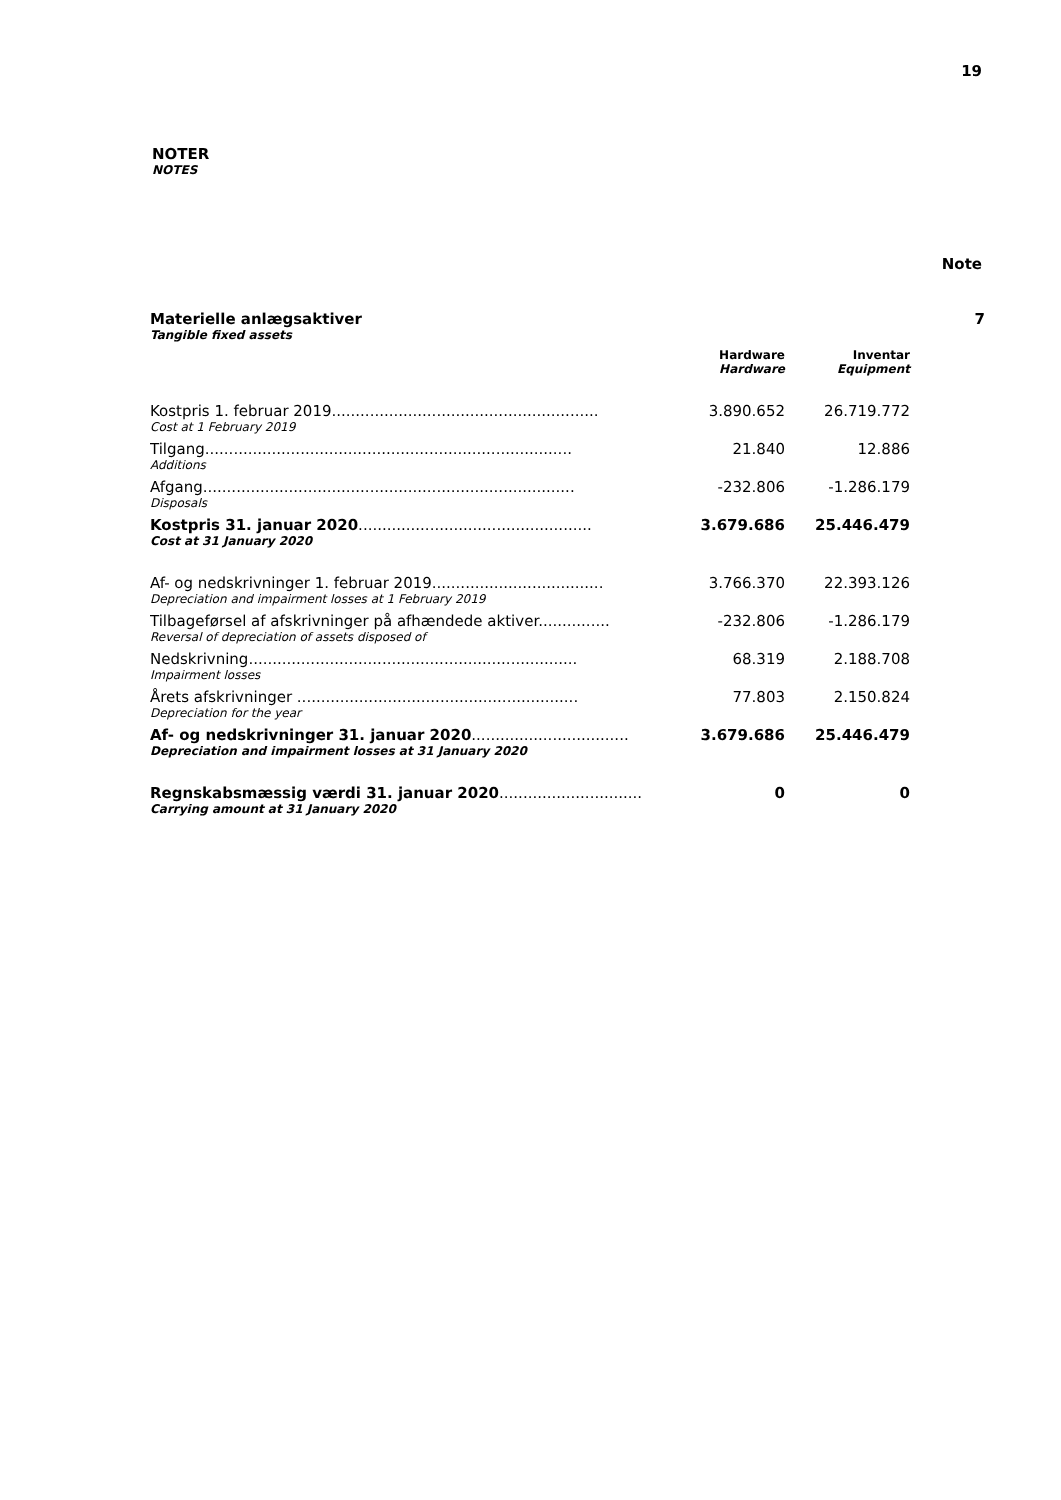19
NOTER
NOTES
Note
| Materielle anlægsaktiver | | | 7 |
| Tangible fixed assets | | | |
| | Hardware Hardware | Inventar Equipment | |
| Kostpris 1. februar 2019........................................................ | 3.890.652 | 26.719.772 | |
| Cost at 1 February 2019 | | | |
| Tilgang............................................................................. | 21.840 | 12.886 | |
| Additions | | | |
| Afgang.............................................................................. | -232.806 | -1.286.179 | |
| Disposals | | | |
| Kostpris 31. januar 2020 ................................................. | 3.679.686 | 25.446.479 | |
| Cost at 31 January 2020 | | | |
| Af- og nedskrivninger 1. februar 2019.................................... | 3.766.370 | 22.393.126 | |
| Depreciation and impairment losses at 1 February 2019 | | | |
| Tilbageførsel af afskrivninger på afhændede aktiver............... | -232.806 | -1.286.179 | |
| Reversal of depreciation of assets disposed of | | | |
| Nedskrivning..................................................................... | 68.319 | 2.188.708 | |
| Impairment losses | | | |
| Årets afskrivninger ........................................................... | 77.803 | 2.150.824 | |
| Depreciation for the year | | | |
| Af- og nedskrivninger 31. januar 2020 ................................. | 3.679.686 | 25.446.479 | |
| Depreciation and impairment losses at 31 January 2020 | | | |
| Regnskabsmæssig værdi 31. januar 2020 .............................. | 0 | 0 | |
| Carrying amount at 31 January 2020 | | | |